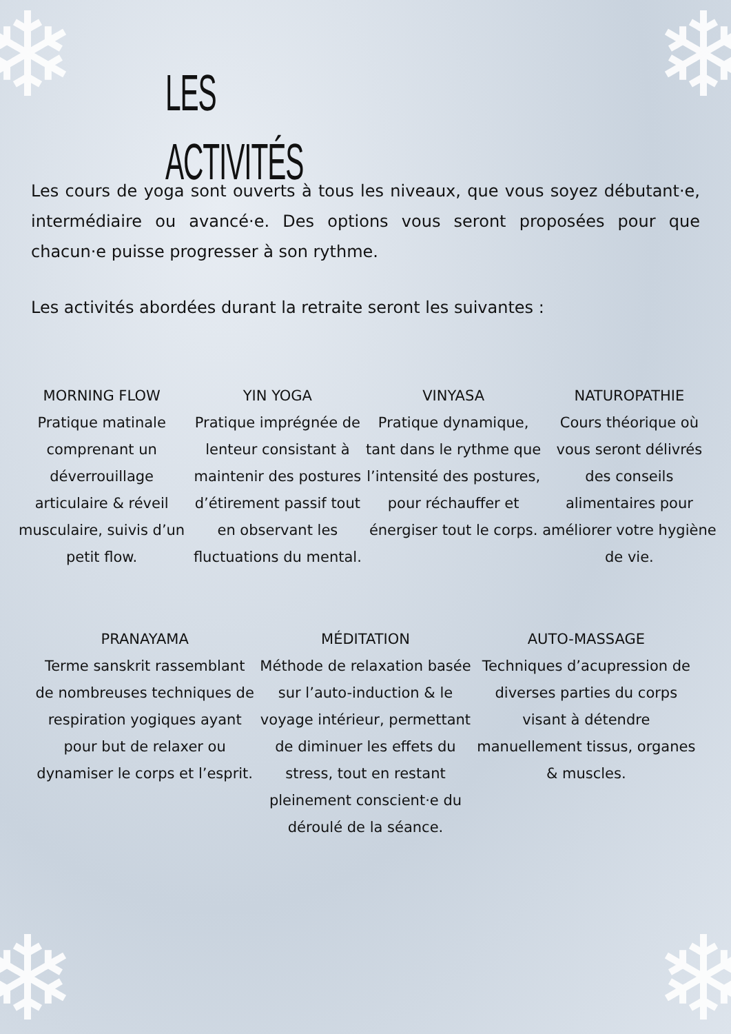❄ ❄
❄ ❄
LES ACTIVITÉS
Les cours de yoga sont ouverts à tous les niveaux, que vous soyez débutant·e, intermédiaire ou avancé·e. Des options vous seront proposées pour que chacun·e puisse progresser à son rythme.
Les activités abordées durant la retraite seront les suivantes :
MORNING FLOW
Pratique matinale comprenant un déverrouillage articulaire & réveil musculaire, suivis d’un petit flow.
YIN YOGA
Pratique imprégnée de lenteur consistant à maintenir des postures d’étirement passif tout en observant les fluctuations du mental.
VINYASA
Pratique dynamique, tant dans le rythme que l’intensité des postures, pour réchauffer et énergiser tout le corps.
NATUROPATHIE
Cours théorique où vous seront délivrés des conseils alimentaires pour améliorer votre hygiène de vie.
PRANAYAMA
Terme sanskrit rassemblant de nombreuses techniques de respiration yogiques ayant pour but de relaxer ou dynamiser le corps et l’esprit.
MÉDITATION
Méthode de relaxation basée sur l’auto-induction & le voyage intérieur, permettant de diminuer les effets du stress, tout en restant pleinement conscient·e du déroulé de la séance.
AUTO-MASSAGE
Techniques d’acupression de diverses parties du corps visant à détendre manuellement tissus, organes & muscles.